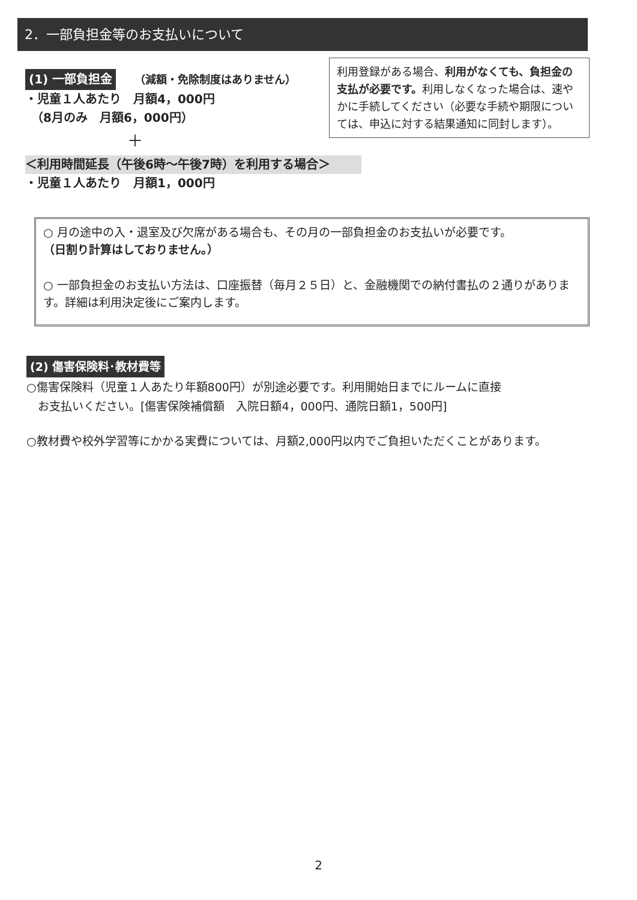2．一部負担金等のお支払いについて
(1) 一部負担金　　（減額・免除制度はありません）
・児童１人あたり　月額4，000円
　（8月のみ　月額6，000円）
＋
＜利用時間延長（午後6時～午後7時）を利用する場合＞
・児童１人あたり　月額1，000円
利用登録がある場合、利用がなくても、負担金の支払が必要です。利用しなくなった場合は、速やかに手続してください（必要な手続や期限については、申込に対する結果通知に同封します）。
○ 月の途中の入・退室及び欠席がある場合も、その月の一部負担金のお支払いが必要です。
（日割り計算はしておりません。）
○ 一部負担金のお支払い方法は、口座振替（毎月２５日）と、金融機関での納付書払の２通りがあります。詳細は利用決定後にご案内します。
(2) 傷害保険料･教材費等
○傷害保険料（児童１人あたり年額800円）が別途必要です。利用開始日までにルームに直接
　お支払いください。[傷害保険補償額　入院日額4，000円、通院日額1，500円]
○教材費や校外学習等にかかる実費については、月額2,000円以内でご負担いただくことがあります。
2